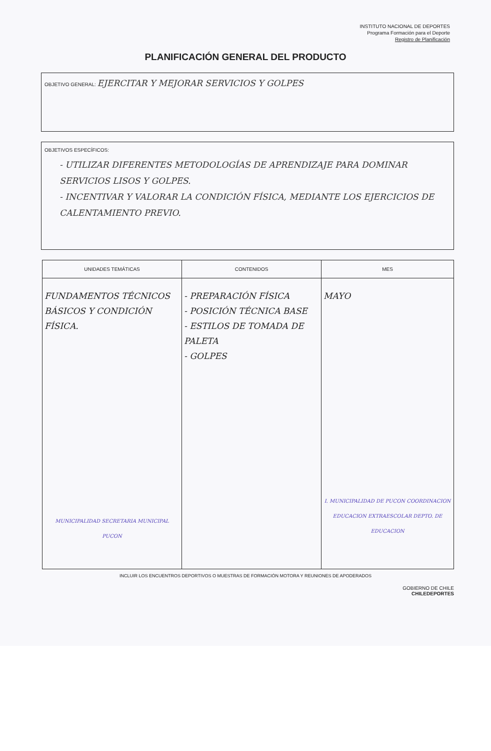INSTITUTO NACIONAL DE DEPORTES
Programa Formación para el Deporte
Registro de Planificación
PLANIFICACIÓN GENERAL DEL PRODUCTO
OBJETIVO GENERAL: EJERCITAR Y MEJORAR SERVICIOS Y GOLPES
OBJETIVOS ESPECÍFICOS:
- UTILIZAR DIFERENTES METODOLOGÍAS DE APRENDIZAJE PARA DOMINAR SERVICIOS LISOS Y GOLPES.
- INCENTIVAR Y VALORAR LA CONDICIÓN FÍSICA, MEDIANTE LOS EJERCICIOS DE CALENTAMIENTO PREVIO.
| UNIDADES TEMÁTICAS | CONTENIDOS | MES |
| --- | --- | --- |
| FUNDAMENTOS TÉCNICOS BÁSICOS Y CONDICIÓN FÍSICA. MUNICIPALIDAD SECRETARIA MUNICIPAL PUCON | - PREPARACIÓN FÍSICA - POSICIÓN TÉCNICA BASE - ESTILOS DE TOMADA DE PALETA - GOLPES | MAYO I. MUNICIPALIDAD DE PUCON COORDINACION EDUCACION EXTRAESCOLAR DEPTO. DE EDUCACION |
INCLUIR LOS ENCUENTROS DEPORTIVOS O MUESTRAS DE FORMACIÓN MOTORA Y REUNIONES DE APODERADOS
GOBIERNO DE CHILE
CHILEDEPORTES